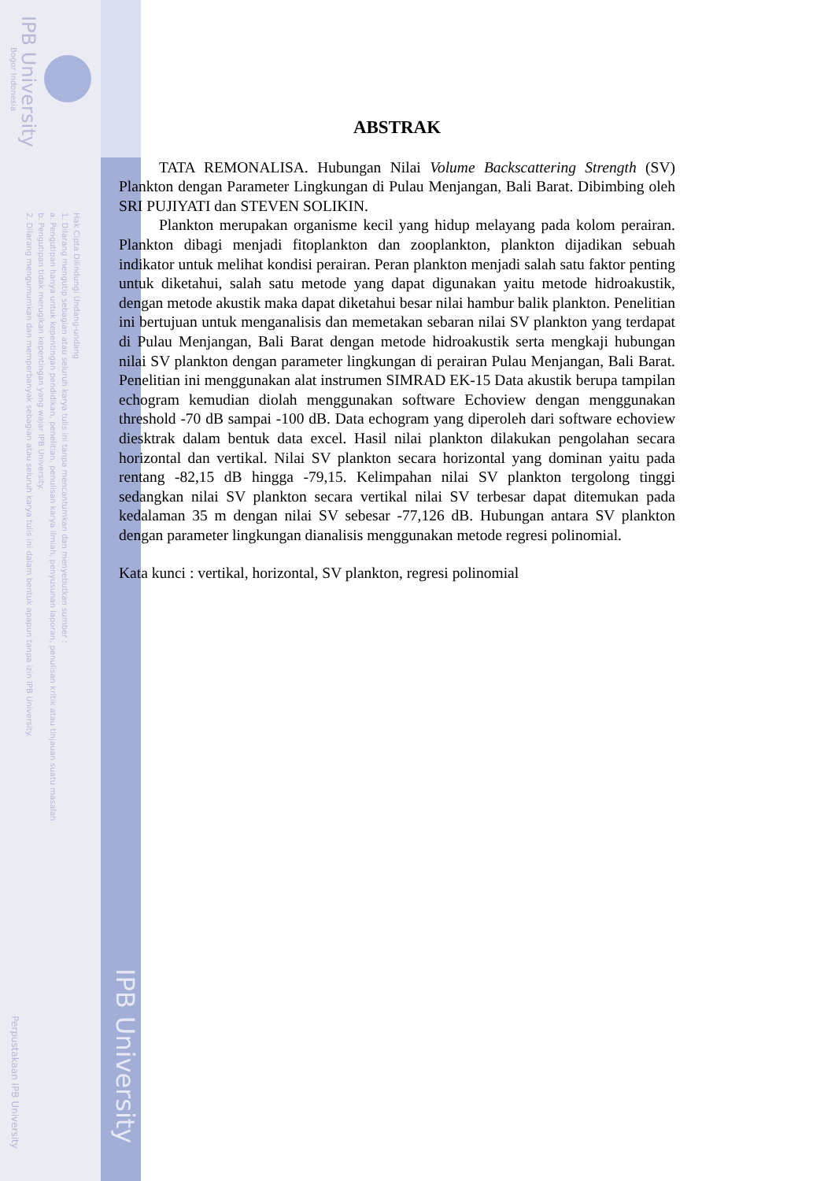IPB University
Bogor Indonesia
Hak Cipta Dilindungi Undang-undang
1. Dilarang mengutip sebagian atau seluruh karya tulis ini tanpa mencantumkan dan menyebutkan sumber :
a. Pengutipan hanya untuk kepentingan pendidikan, penelitian, penulisan karya ilmiah, penyusunan laporan, penulisan kritik atau tinjauan suatu masalah
b. Pengutipan tidak merugikan kepentingan yang wajar IPB University.
2. Dilarang mengumumkan dan memperbanyak sebagian atau seluruh karya tulis ini dalam bentuk apapun tanpa izin IPB University.
Perpustakaan IPB University
IPB University
ABSTRAK
TATA REMONALISA. Hubungan Nilai Volume Backscattering Strength (SV) Plankton dengan Parameter Lingkungan di Pulau Menjangan, Bali Barat. Dibimbing oleh SRI PUJIYATI dan STEVEN SOLIKIN.
Plankton merupakan organisme kecil yang hidup melayang pada kolom perairan. Plankton dibagi menjadi fitoplankton dan zooplankton, plankton dijadikan sebuah indikator untuk melihat kondisi perairan. Peran plankton menjadi salah satu faktor penting untuk diketahui, salah satu metode yang dapat digunakan yaitu metode hidroakustik, dengan metode akustik maka dapat diketahui besar nilai hambur balik plankton. Penelitian ini bertujuan untuk menganalisis dan memetakan sebaran nilai SV plankton yang terdapat di Pulau Menjangan, Bali Barat dengan metode hidroakustik serta mengkaji hubungan nilai SV plankton dengan parameter lingkungan di perairan Pulau Menjangan, Bali Barat. Penelitian ini menggunakan alat instrumen SIMRAD EK-15 Data akustik berupa tampilan echogram kemudian diolah menggunakan software Echoview dengan menggunakan threshold -70 dB sampai -100 dB. Data echogram yang diperoleh dari software echoview diesktrak dalam bentuk data excel. Hasil nilai plankton dilakukan pengolahan secara horizontal dan vertikal. Nilai SV plankton secara horizontal yang dominan yaitu pada rentang -82,15 dB hingga -79,15. Kelimpahan nilai SV plankton tergolong tinggi sedangkan nilai SV plankton secara vertikal nilai SV terbesar dapat ditemukan pada kedalaman 35 m dengan nilai SV sebesar -77,126 dB. Hubungan antara SV plankton dengan parameter lingkungan dianalisis menggunakan metode regresi polinomial.
Kata kunci : vertikal, horizontal, SV plankton, regresi polinomial